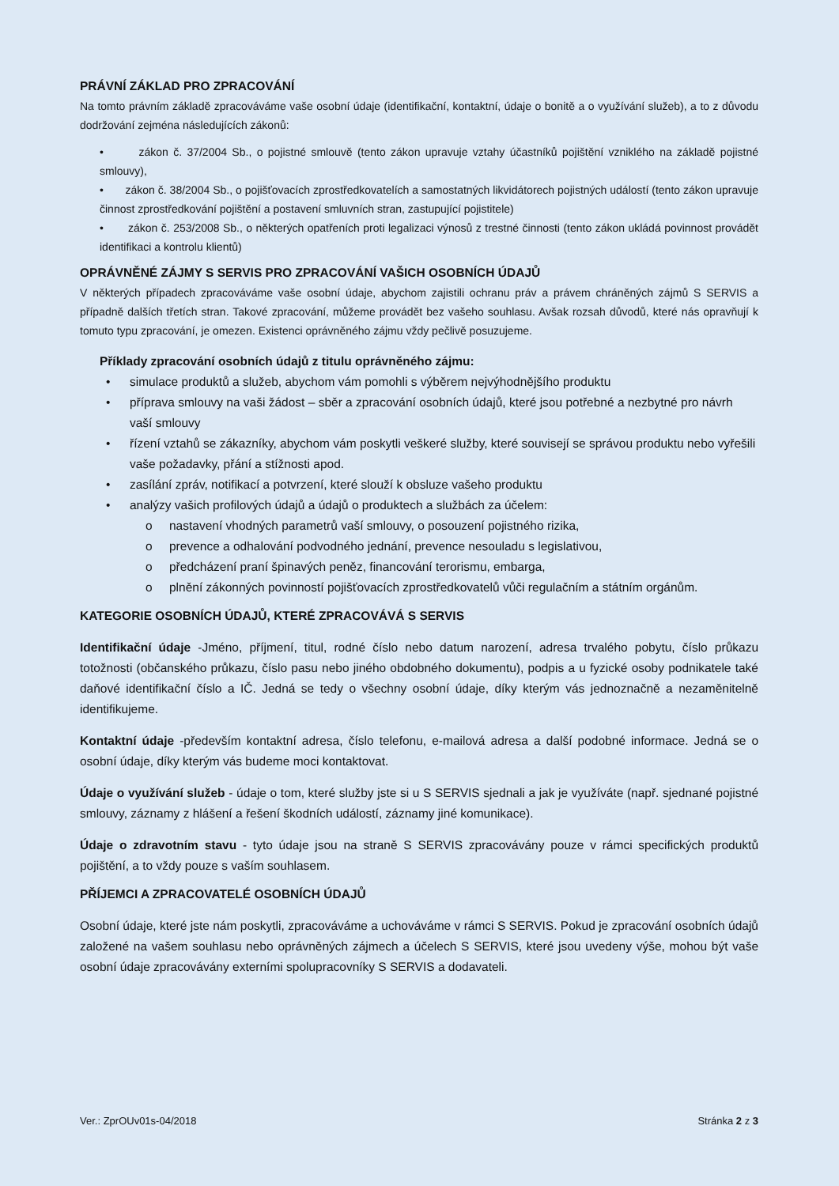PRÁVNÍ ZÁKLAD PRO ZPRACOVÁNÍ
Na tomto právním základě zpracováváme vaše osobní údaje (identifikační, kontaktní, údaje o bonitě a o využívání služeb), a to z důvodu dodržování zejména následujících zákonů:
• zákon č. 37/2004 Sb., o pojistné smlouvě (tento zákon upravuje vztahy účastníků pojištění vzniklého na základě pojistné smlouvy),
• zákon č. 38/2004 Sb., o pojišťovacích zprostředkovatelích a samostatných likvidátorech pojistných událostí (tento zákon upravuje činnost zprostředkování pojištění a postavení smluvních stran, zastupující pojistitele)
• zákon č. 253/2008 Sb., o některých opatřeních proti legalizaci výnosů z trestné činnosti (tento zákon ukládá povinnost provádět identifikaci a kontrolu klientů)
OPRÁVNĚNÉ ZÁJMY S SERVIS PRO ZPRACOVÁNÍ VAŠICH OSOBNÍCH ÚDAJŮ
V některých případech zpracováváme vaše osobní údaje, abychom zajistili ochranu práv a právem chráněných zájmů S SERVIS a případně dalších třetích stran. Takové zpracování, můžeme provádět bez vašeho souhlasu. Avšak rozsah důvodů, které nás opravňují k tomuto typu zpracování, je omezen. Existenci oprávněného zájmu vždy pečlivě posuzujeme.
Příklady zpracování osobních údajů z titulu oprávněného zájmu:
• simulace produktů a služeb, abychom vám pomohli s výběrem nejvýhodnějšího produktu
• příprava smlouvy na vaši žádost – sběr a zpracování osobních údajů, které jsou potřebné a nezbytné pro návrh vaší smlouvy
• řízení vztahů se zákazníky, abychom vám poskytli veškeré služby, které souvisejí se správou produktu nebo vyřešili vaše požadavky, přání a stížnosti apod.
• zasílání zpráv, notifikací a potvrzení, které slouží k obsluze vašeho produktu
• analýzy vašich profilových údajů a údajů o produktech a službách za účelem:
o nastavení vhodných parametrů vaší smlouvy, o posouzení pojistného rizika,
o prevence a odhalování podvodného jednání, prevence nesouladu s legislativou,
o předcházení praní špinavých peněz, financování terorismu, embarga,
o plnění zákonných povinností pojišťovacích zprostředkovatelů vůči regulačním a státním orgánům.
KATEGORIE OSOBNÍCH ÚDAJŮ, KTERÉ ZPRACOVÁVÁ S SERVIS
Identifikační údaje -Jméno, příjmení, titul, rodné číslo nebo datum narození, adresa trvalého pobytu, číslo průkazu totožnosti (občanského průkazu, číslo pasu nebo jiného obdobného dokumentu), podpis a u fyzické osoby podnikatele také daňové identifikační číslo a IČ. Jedná se tedy o všechny osobní údaje, díky kterým vás jednoznačně a nezaměnitelně identifikujeme.
Kontaktní údaje -především kontaktní adresa, číslo telefonu, e-mailová adresa a další podobné informace. Jedná se o osobní údaje, díky kterým vás budeme moci kontaktovat.
Údaje o využívání služeb - údaje o tom, které služby jste si u S SERVIS sjednali a jak je využíváte (např. sjednané pojistné smlouvy, záznamy z hlášení a řešení škodních událostí, záznamy jiné komunikace).
Údaje o zdravotním stavu - tyto údaje jsou na straně S SERVIS zpracovávány pouze v rámci specifických produktů pojištění, a to vždy pouze s vaším souhlasem.
PŘÍJEMCI A ZPRACOVATELÉ OSOBNÍCH ÚDAJŮ
Osobní údaje, které jste nám poskytli, zpracováváme a uchováváme v rámci S SERVIS. Pokud je zpracování osobních údajů založené na vašem souhlasu nebo oprávněných zájmech a účelech S SERVIS, které jsou uvedeny výše, mohou být vaše osobní údaje zpracovávány externími spolupracovníky S SERVIS a dodavateli.
Ver.: ZprOUv01s-04/2018 Stránka 2 z 3